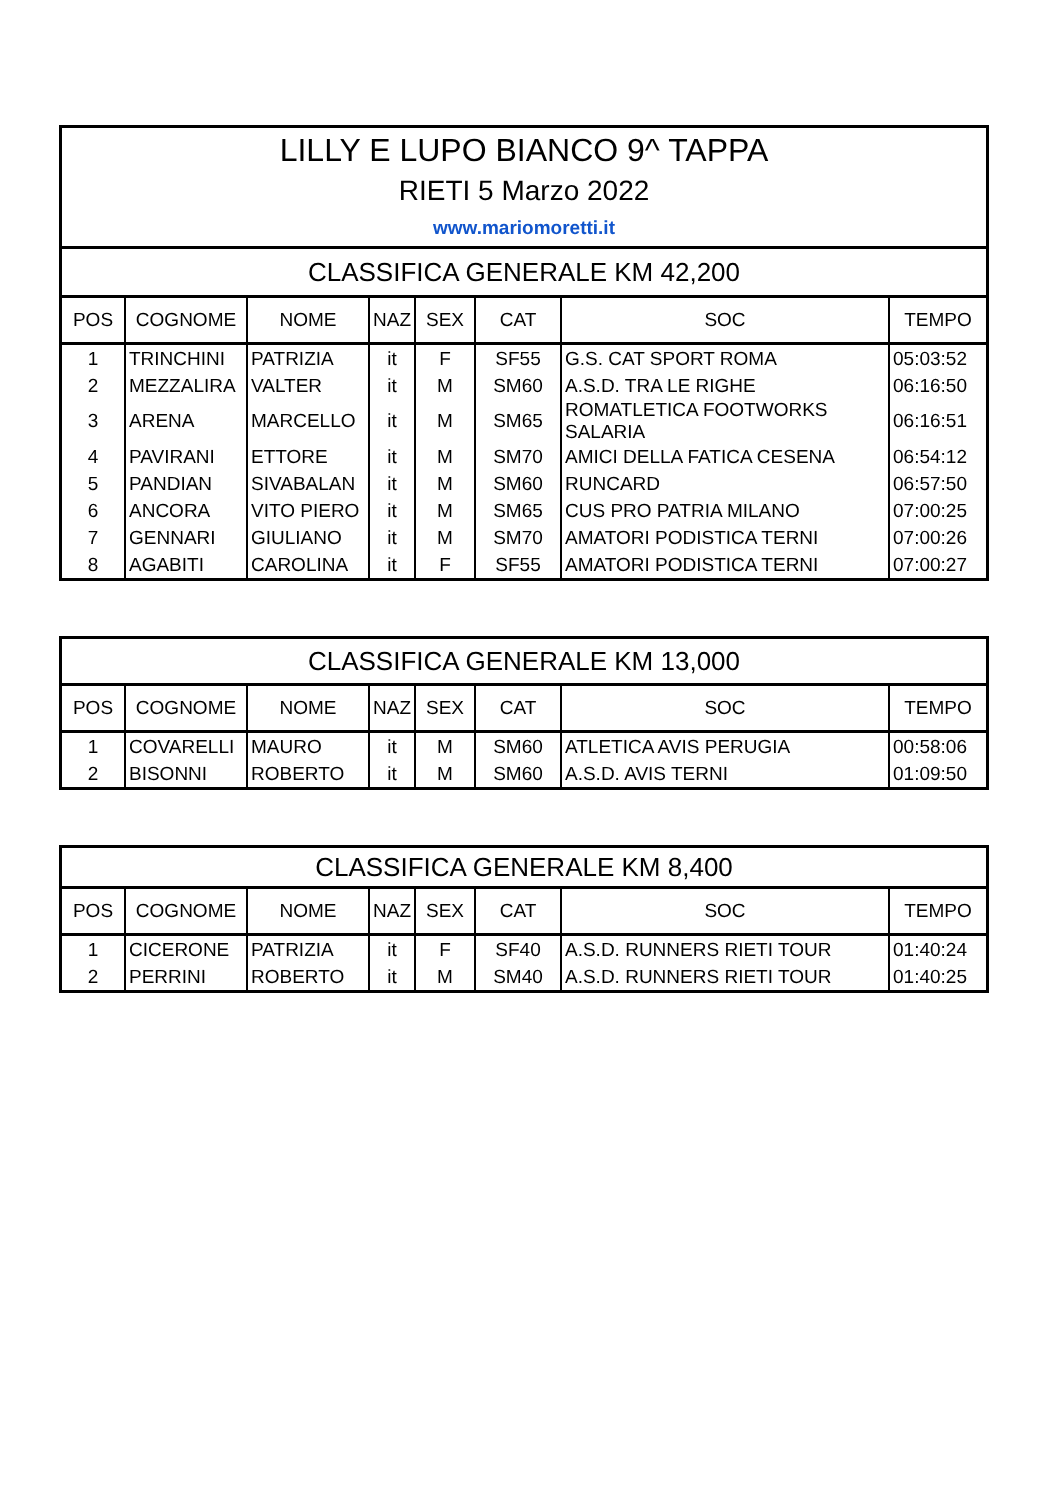| LILLY E LUPO BIANCO 9^ TAPPA | | | | | | | |
| RIETI 5 Marzo 2022 | | | | | | | |
| www.mariomoretti.it | | | | | | | |
| CLASSIFICA GENERALE KM 42,200 | | | | | | | |
| POS | COGNOME | NOME | NAZ | SEX | CAT | SOC | TEMPO |
| 1 | TRINCHINI | PATRIZIA | it | F | SF55 | G.S. CAT SPORT ROMA | 05:03:52 |
| 2 | MEZZALIRA | VALTER | it | M | SM60 | A.S.D. TRA LE RIGHE | 06:16:50 |
| 3 | ARENA | MARCELLO | it | M | SM65 | ROMATLETICA FOOTWORKS SALARIA | 06:16:51 |
| 4 | PAVIRANI | ETTORE | it | M | SM70 | AMICI DELLA FATICA CESENA | 06:54:12 |
| 5 | PANDIAN | SIVABALAN | it | M | SM60 | RUNCARD | 06:57:50 |
| 6 | ANCORA | VITO PIERO | it | M | SM65 | CUS PRO PATRIA MILANO | 07:00:25 |
| 7 | GENNARI | GIULIANO | it | M | SM70 | AMATORI PODISTICA TERNI | 07:00:26 |
| 8 | AGABITI | CAROLINA | it | F | SF55 | AMATORI PODISTICA TERNI | 07:00:27 |
| CLASSIFICA GENERALE KM 13,000 | | | | | | | |
| POS | COGNOME | NOME | NAZ | SEX | CAT | SOC | TEMPO |
| 1 | COVARELLI | MAURO | it | M | SM60 | ATLETICA AVIS PERUGIA | 00:58:06 |
| 2 | BISONNI | ROBERTO | it | M | SM60 | A.S.D. AVIS TERNI | 01:09:50 |
| CLASSIFICA GENERALE KM 8,400 | | | | | | | |
| POS | COGNOME | NOME | NAZ | SEX | CAT | SOC | TEMPO |
| 1 | CICERONE | PATRIZIA | it | F | SF40 | A.S.D. RUNNERS RIETI TOUR | 01:40:24 |
| 2 | PERRINI | ROBERTO | it | M | SM40 | A.S.D. RUNNERS RIETI TOUR | 01:40:25 |